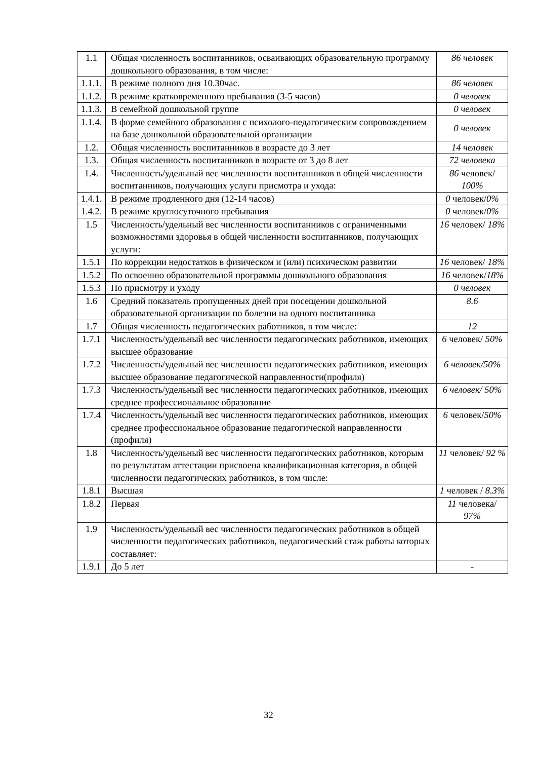| 1.1 | Общая численность воспитанников, осваивающих образовательную программу дошкольного образования, в том числе: | 86 человек |
| 1.1.1. | В режиме полного дня 10.30час. | 86 человек |
| 1.1.2. | В режиме кратковременного пребывания (3-5 часов) | 0 человек |
| 1.1.3. | В семейной дошкольной группе | 0 человек |
| 1.1.4. | В форме семейного образования с психолого-педагогическим сопровождением на базе дошкольной образовательной организации | 0 человек |
| 1.2. | Общая численность воспитанников в возрасте до 3 лет | 14 человек |
| 1.3. | Общая численность воспитанников в возрасте от 3 до 8 лет | 72 человека |
| 1.4. | Численность/удельный вес численности воспитанников в общей численности воспитанников, получающих услуги присмотра и ухода: | 86 человек/ 100% |
| 1.4.1. | В режиме продленного дня (12-14 часов) | 0 человек/ 0% |
| 1.4.2. | В режиме круглосуточного пребывания | 0 человек/ 0% |
| 1.5 | Численность/удельный вес численности воспитанников с ограниченными возможностями здоровья в общей численности воспитанников, получающих услуги: | 16 человек/ 18% |
| 1.5.1 | По коррекции недостатков в физическом и (или) психическом развитии | 16 человек/ 18% |
| 1.5.2 | По освоению образовательной программы дошкольного образования | 16 человек/ 18% |
| 1.5.3 | По присмотру и уходу | 0 человек |
| 1.6 | Средний показатель пропущенных дней при посещении дошкольной образовательной организации по болезни на одного воспитанника | 8.6 |
| 1.7 | Общая численность педагогических работников, в том числе: | 12 |
| 1.7.1 | Численность/удельный вес численности педагогических работников, имеющих высшее образование | 6 человек/ 50% |
| 1.7.2 | Численность/удельный вес численности педагогических работников, имеющих высшее образование педагогической направленности(профиля) | 6 человек/50% |
| 1.7.3 | Численность/удельный вес численности педагогических работников, имеющих среднее профессиональное образование | 6 человек/ 50% |
| 1.7.4 | Численность/удельный вес численности педагогических работников, имеющих среднее профессиональное образование педагогической направленности (профиля) | 6 человек/ 50% |
| 1.8 | Численность/удельный вес численности педагогических работников, которым по результатам аттестации присвоена квалификационная категория, в общей численности педагогических работников, в том числе: | 11 человек/ 92 % |
| 1.8.1 | Высшая | 1 человек / 8.3% |
| 1.8.2 | Первая | 11 человека/ 97% |
| 1.9 | Численность/удельный вес численности педагогических работников в общей численности педагогических работников, педагогический стаж работы которых составляет: | |
| 1.9.1 | До 5 лет | - |
32